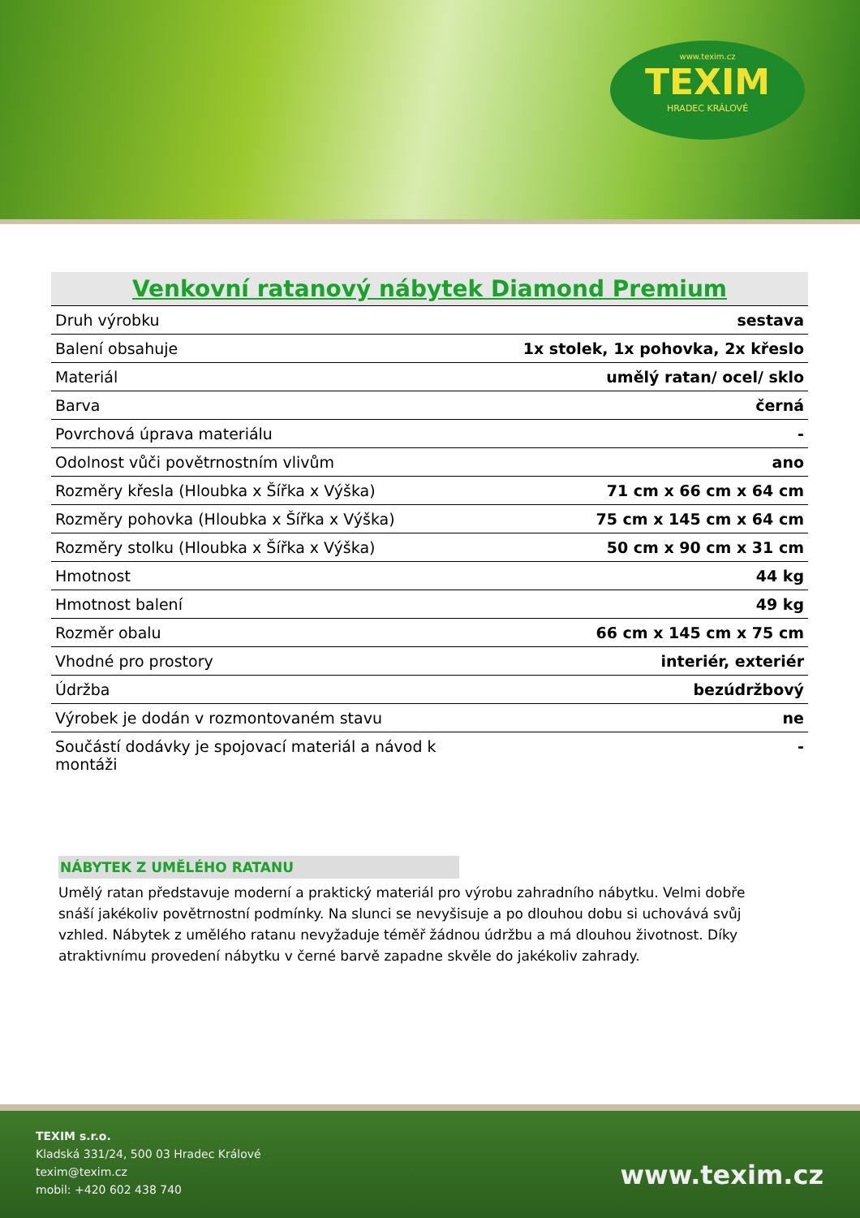www.texim.cz
TEXIM
HRADEC KRÁLOVÉ
| Venkovní ratanový nábytek Diamond Premium | |
| --- | --- |
| Druh výrobku | sestava |
| Balení obsahuje | 1x stolek, 1x pohovka, 2x křeslo |
| Materiál | umělý ratan/ ocel/ sklo |
| Barva | černá |
| Povrchová úprava materiálu | - |
| Odolnost vůči povětrnostním vlivům | ano |
| Rozměry křesla (Hloubka x Šířka x Výška) | 71 cm x 66 cm x 64 cm |
| Rozměry pohovka (Hloubka x Šířka x Výška) | 75 cm x 145 cm x 64 cm |
| Rozměry stolku (Hloubka x Šířka x Výška) | 50 cm x 90 cm x 31 cm |
| Hmotnost | 44 kg |
| Hmotnost balení | 49 kg |
| Rozměr obalu | 66 cm x 145 cm x 75 cm |
| Vhodné pro prostory | interiér, exteriér |
| Údržba | bezúdržbový |
| Výrobek je dodán v rozmontovaném stavu | ne |
| Součástí dodávky je spojovací materiál a návod k montáži | - |
NÁBYTEK Z UMĚLÉHO RATANU
Umělý ratan představuje moderní a praktický materiál pro výrobu zahradního nábytku. Velmi dobře snáší jakékoliv povětrnostní podmínky. Na slunci se nevyšisuje a po dlouhou dobu si uchovává svůj vzhled. Nábytek z umělého ratanu nevyžaduje téměř žádnou údržbu a má dlouhou životnost. Díky atraktivnímu provedení nábytku v černé barvě zapadne skvěle do jakékoliv zahrady.
TEXIM s.r.o.
Kladská 331/24, 500 03 Hradec Králové
texim@texim.cz
mobil: +420 602 438 740
www.texim.cz